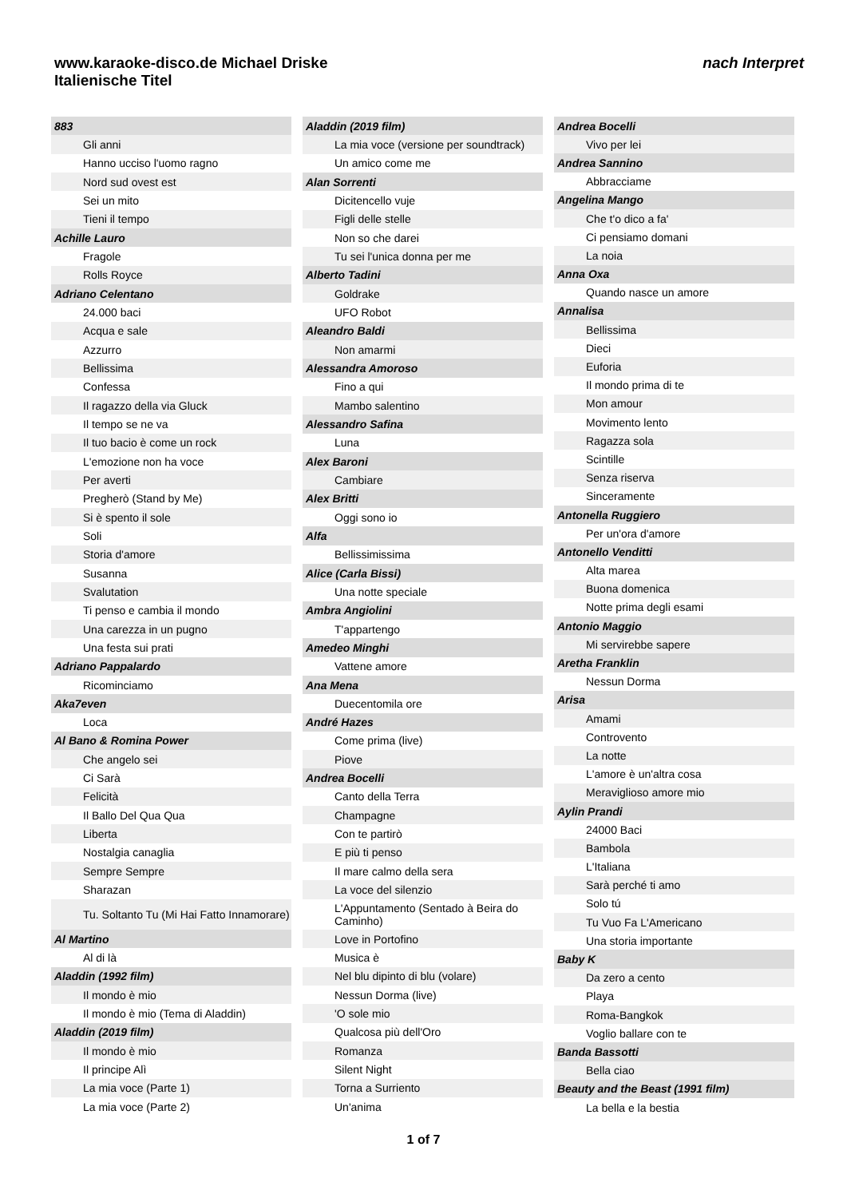www.karaoke-disco.de Michael Driske
Italienische Titel
nach Interpret
| 883 |
| Gli anni |
| Hanno ucciso l'uomo ragno |
| Nord sud ovest est |
| Sei un mito |
| Tieni il tempo |
| Achille Lauro |
| Fragole |
| Rolls Royce |
| Adriano Celentano |
| 24.000 baci |
| Acqua e sale |
| Azzurro |
| Bellissima |
| Confessa |
| Il ragazzo della via Gluck |
| Il tempo se ne va |
| Il tuo bacio è come un rock |
| L'emozione non ha voce |
| Per averti |
| Pregherò (Stand by Me) |
| Si è spento il sole |
| Soli |
| Storia d'amore |
| Susanna |
| Svalutation |
| Ti penso e cambia il mondo |
| Una carezza in un pugno |
| Una festa sui prati |
| Adriano Pappalardo |
| Ricominciamo |
| Aka7even |
| Loca |
| Al Bano & Romina Power |
| Che angelo sei |
| Ci Sarà |
| Felicità |
| Il Ballo Del Qua Qua |
| Liberta |
| Nostalgia canaglia |
| Sempre Sempre |
| Sharazan |
| Tu. Soltanto Tu (Mi Hai Fatto Innamorare) |
| Al Martino |
| Al di là |
| Aladdin (1992 film) |
| Il mondo è mio |
| Il mondo è mio (Tema di Aladdin) |
| Aladdin (2019 film) |
| Il mondo è mio |
| Il principe Alì |
| La mia voce (Parte 1) |
| La mia voce (Parte 2) |
| Aladdin (2019 film) |
| La mia voce (versione per soundtrack) |
| Un amico come me |
| Alan Sorrenti |
| Dicitencello vuje |
| Figli delle stelle |
| Non so che darei |
| Tu sei l'unica donna per me |
| Alberto Tadini |
| Goldrake |
| UFO Robot |
| Aleandro Baldi |
| Non amarmi |
| Alessandra Amoroso |
| Fino a qui |
| Mambo salentino |
| Alessandro Safina |
| Luna |
| Alex Baroni |
| Cambiare |
| Alex Britti |
| Oggi sono io |
| Alfa |
| Bellissimissima |
| Alice (Carla Bissi) |
| Una notte speciale |
| Ambra Angiolini |
| T'appartengo |
| Amedeo Minghi |
| Vattene amore |
| Ana Mena |
| Duecentomila ore |
| André Hazes |
| Come prima (live) |
| Piove |
| Andrea Bocelli |
| Canto della Terra |
| Champagne |
| Con te partirò |
| E più ti penso |
| Il mare calmo della sera |
| La voce del silenzio |
| L'Appuntamento (Sentado à Beira do Caminho) |
| Love in Portofino |
| Musica è |
| Nel blu dipinto di blu (volare) |
| Nessun Dorma (live) |
| 'O sole mio |
| Qualcosa più dell'Oro |
| Romanza |
| Silent Night |
| Torna a Surriento |
| Un'anima |
| Andrea Bocelli |
| Vivo per lei |
| Andrea Sannino |
| Abbracciame |
| Angelina Mango |
| Che t'o dico a fa' |
| Ci pensiamo domani |
| La noia |
| Anna Oxa |
| Quando nasce un amore |
| Annalisa |
| Bellissima |
| Dieci |
| Euforia |
| Il mondo prima di te |
| Mon amour |
| Movimento lento |
| Ragazza sola |
| Scintille |
| Senza riserva |
| Sinceramente |
| Antonella Ruggiero |
| Per un'ora d'amore |
| Antonello Venditti |
| Alta marea |
| Buona domenica |
| Notte prima degli esami |
| Antonio Maggio |
| Mi servirebbe sapere |
| Aretha Franklin |
| Nessun Dorma |
| Arisa |
| Amami |
| Controvento |
| La notte |
| L'amore è un'altra cosa |
| Meraviglioso amore mio |
| Aylin Prandi |
| 24000 Baci |
| Bambola |
| L'Italiana |
| Sarà perché ti amo |
| Solo tú |
| Tu Vuo Fa L'Americano |
| Una storia importante |
| Baby K |
| Da zero a cento |
| Playa |
| Roma-Bangkok |
| Voglio ballare con te |
| Banda Bassotti |
| Bella ciao |
| Beauty and the Beast (1991 film) |
| La bella e la bestia |
1 of 7